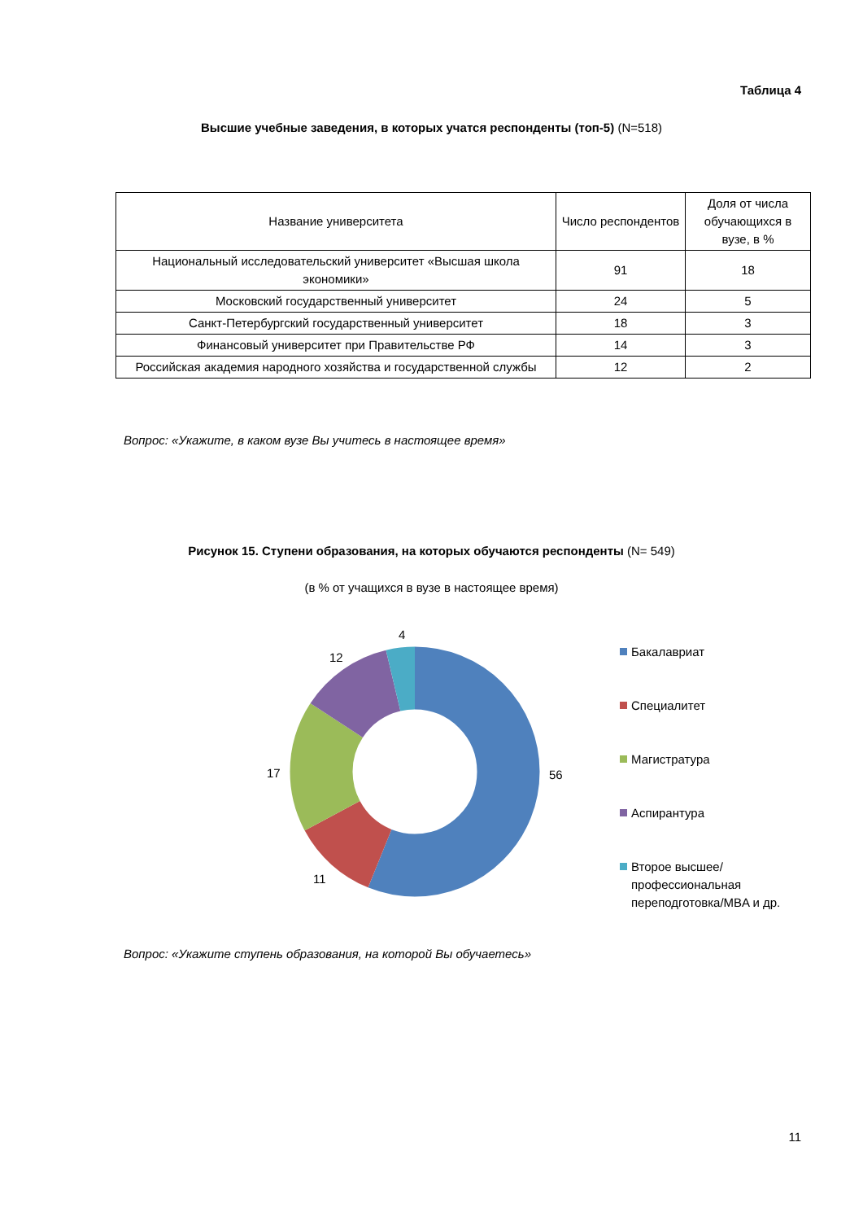Таблица 4
Высшие учебные заведения, в которых учатся респонденты (топ-5) (N=518)
| Название университета | Число респондентов | Доля от числа обучающихся в вузе, в % |
| --- | --- | --- |
| Национальный исследовательский университет «Высшая школа экономики» | 91 | 18 |
| Московский государственный университет | 24 | 5 |
| Санкт-Петербургский государственный университет | 18 | 3 |
| Финансовый университет при Правительстве РФ | 14 | 3 |
| Российская академия народного хозяйства и государственной службы | 12 | 2 |
Вопрос: «Укажите, в каком вузе Вы учитесь в настоящее время»
Рисунок 15. Ступени образования, на которых обучаются респонденты (N= 549)
(в % от учащихся в вузе в настоящее время)
56
11
17
12
4
Бакалавриат
Специалитет
Магистратура
Аспирантура
Второе высшее/профессиональная переподготовка/MBA и др.
Вопрос: «Укажите ступень образования, на которой Вы обучаетесь»
11